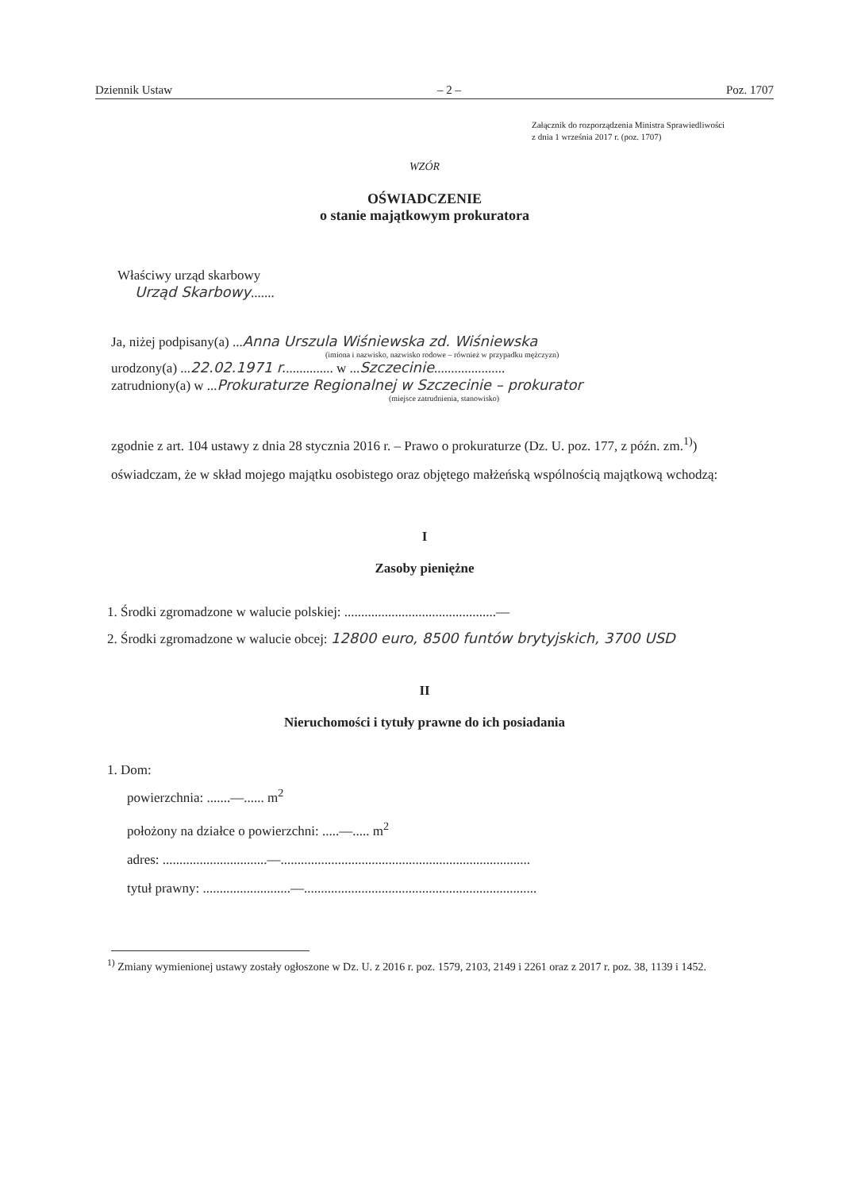Dziennik Ustaw – 2 – Poz. 1707
Załącznik do rozporządzenia Ministra Sprawiedliwości
z dnia 1 września 2017 r. (poz. 1707)
WZÓR
OŚWIADCZENIE
o stanie majątkowym prokuratora
Właściwy urząd skarbowy
Urząd Skarbowy.......
Ja, niżej podpisany(a) ...Anna Urszula Wiśniewska zd. Wiśniewska
(imiona i nazwisko, nazwisko rodowe – również w przypadku mężczyzn)
urodzony(a) ...22.02.1971 r............... w ...Szczecinie.....................
zatrudniony(a) w ...Prokuraturze Regionalnej w Szczecinie – prokurator
(miejsce zatrudnienia, stanowisko)
zgodnie z art. 104 ustawy z dnia 28 stycznia 2016 r. – Prawo o prokuraturze (Dz. U. poz. 177, z późn. zm.<sup>1)</sup>) oświadczam, że w skład mojego majątku osobistego oraz objętego małżeńską wspólnością majątkową wchodzą:
I
Zasoby pieniężne
1. Środki zgromadzone w walucie polskiej: .............................................—
2. Środki zgromadzone w walucie obcej: 12800 euro, 8500 funtów brytyjskich, 3700 USD
II
Nieruchomości i tytuły prawne do ich posiadania
1. Dom:
powierzchnia: .......—...... m<sup>2</sup>
położony na działce o powierzchni: .....—..... m<sup>2</sup>
adres: ...............................—..........................................................................
tytuł prawny: ..........................—.....................................................................
<sup>1)</sup> Zmiany wymienionej ustawy zostały ogłoszone w Dz. U. z 2016 r. poz. 1579, 2103, 2149 i 2261 oraz z 2017 r. poz. 38, 1139 i 1452.